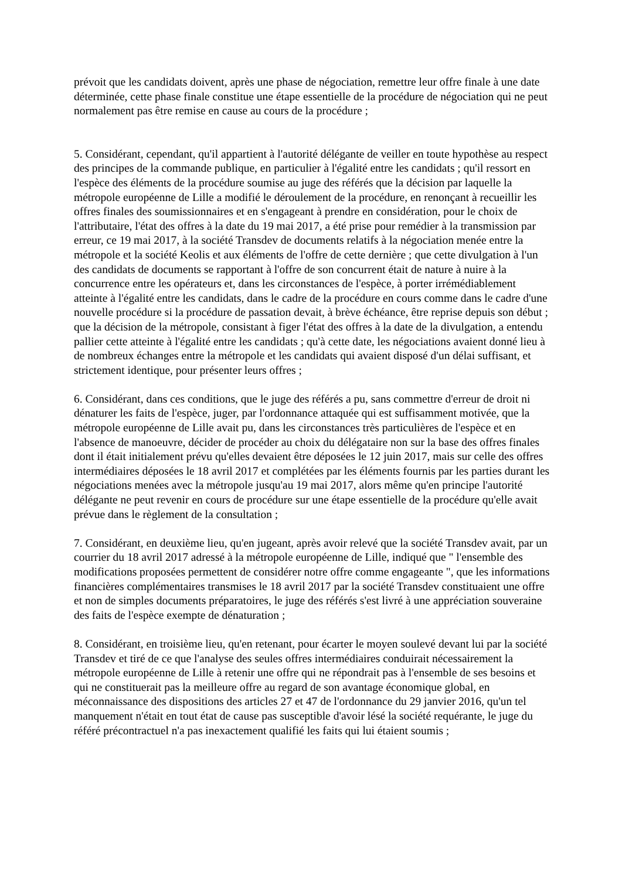prévoit que les candidats doivent, après une phase de négociation, remettre leur offre finale à une date déterminée, cette phase finale constitue une étape essentielle de la procédure de négociation qui ne peut normalement pas être remise en cause au cours de la procédure ;
5. Considérant, cependant, qu'il appartient à l'autorité délégante de veiller en toute hypothèse au respect des principes de la commande publique, en particulier à l'égalité entre les candidats ; qu'il ressort en l'espèce des éléments de la procédure soumise au juge des référés que la décision par laquelle la métropole européenne de Lille a modifié le déroulement de la procédure, en renonçant à recueillir les offres finales des soumissionnaires et en s'engageant à prendre en considération, pour le choix de l'attributaire, l'état des offres à la date du 19 mai 2017, a été prise pour remédier à la transmission par erreur, ce 19 mai 2017, à la société Transdev de documents relatifs à la négociation menée entre la métropole et la société Keolis et aux éléments de l'offre de cette dernière ; que cette divulgation à l'un des candidats de documents se rapportant à l'offre de son concurrent était de nature à nuire à la concurrence entre les opérateurs et, dans les circonstances de l'espèce, à porter irrémédiablement atteinte à l'égalité entre les candidats, dans le cadre de la procédure en cours comme dans le cadre d'une nouvelle procédure si la procédure de passation devait, à brève échéance, être reprise depuis son début ; que la décision de la métropole, consistant à figer l'état des offres à la date de la divulgation, a entendu pallier cette atteinte à l'égalité entre les candidats ; qu'à cette date, les négociations avaient donné lieu à de nombreux échanges entre la métropole et les candidats qui avaient disposé d'un délai suffisant, et strictement identique, pour présenter leurs offres ;
6. Considérant, dans ces conditions, que le juge des référés a pu, sans commettre d'erreur de droit ni dénaturer les faits de l'espèce, juger, par l'ordonnance attaquée qui est suffisamment motivée, que la métropole européenne de Lille avait pu, dans les circonstances très particulières de l'espèce et en l'absence de manoeuvre, décider de procéder au choix du délégataire non sur la base des offres finales dont il était initialement prévu qu'elles devaient être déposées le 12 juin 2017, mais sur celle des offres intermédiaires déposées le 18 avril 2017 et complétées par les éléments fournis par les parties durant les négociations menées avec la métropole jusqu'au 19 mai 2017, alors même qu'en principe l'autorité délégante ne peut revenir en cours de procédure sur une étape essentielle de la procédure qu'elle avait prévue dans le règlement de la consultation ;
7. Considérant, en deuxième lieu, qu'en jugeant, après avoir relevé que la société Transdev avait, par un courrier du 18 avril 2017 adressé à la métropole européenne de Lille, indiqué que " l'ensemble des modifications proposées permettent de considérer notre offre comme engageante ", que les informations financières complémentaires transmises le 18 avril 2017 par la société Transdev constituaient une offre et non de simples documents préparatoires, le juge des référés s'est livré à une appréciation souveraine des faits de l'espèce exempte de dénaturation ;
8. Considérant, en troisième lieu, qu'en retenant, pour écarter le moyen soulevé devant lui par la société Transdev et tiré de ce que l'analyse des seules offres intermédiaires conduirait nécessairement la métropole européenne de Lille à retenir une offre qui ne répondrait pas à l'ensemble de ses besoins et qui ne constituerait pas la meilleure offre au regard de son avantage économique global, en méconnaissance des dispositions des articles 27 et 47 de l'ordonnance du 29 janvier 2016, qu'un tel manquement n'était en tout état de cause pas susceptible d'avoir lésé la société requérante, le juge du référé précontractuel n'a pas inexactement qualifié les faits qui lui étaient soumis ;